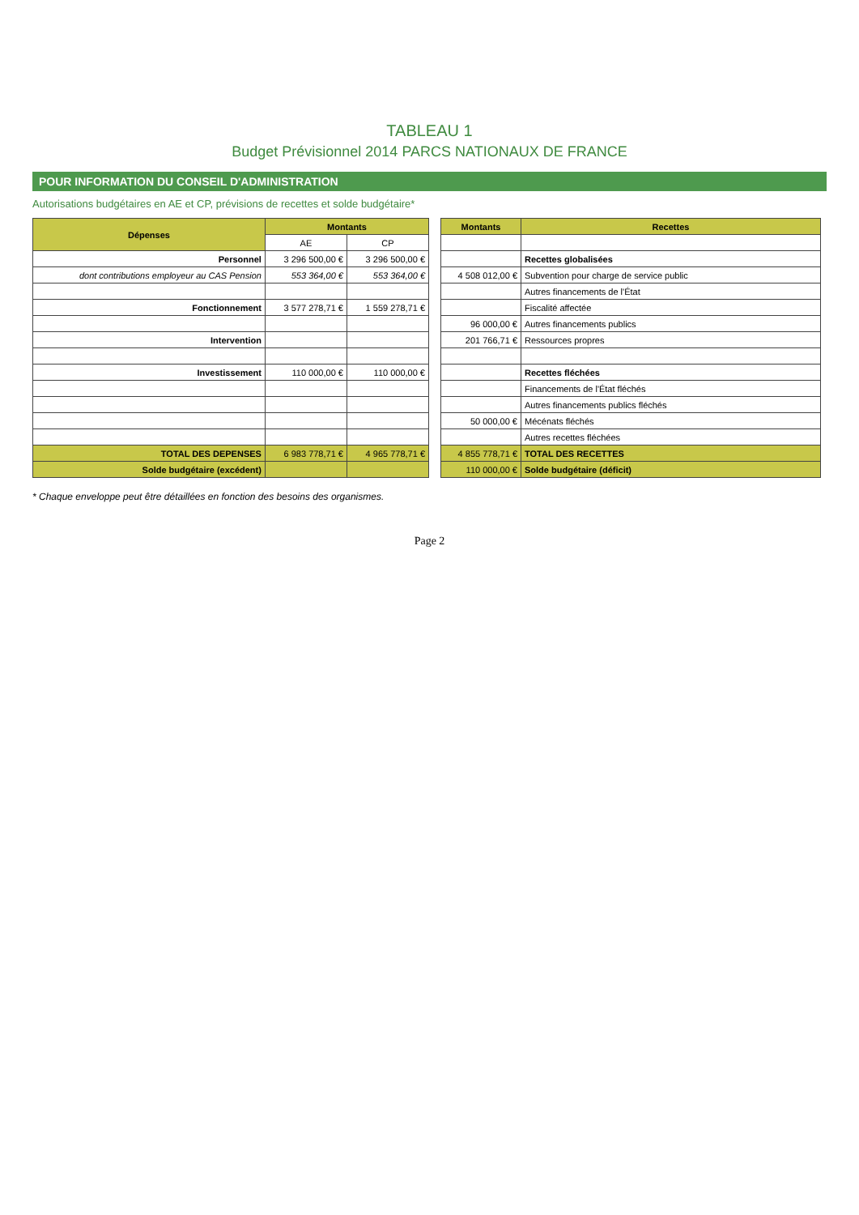TABLEAU 1
Budget Prévisionnel 2014 PARCS NATIONAUX DE FRANCE
POUR INFORMATION DU CONSEIL D'ADMINISTRATION
Autorisations budgétaires en AE et CP, prévisions de recettes et solde budgétaire*
| Dépenses | Montants | |
| --- | --- | --- |
| | AE | CP |
| Personnel | 3 296 500,00 € | 3 296 500,00 € |
| dont contributions employeur au CAS Pension | 553 364,00 € | 553 364,00 € |
| Fonctionnement | 3 577 278,71 € | 1 559 278,71 € |
| Intervention | | |
| Investissement | 110 000,00 € | 110 000,00 € |
| TOTAL DES DEPENSES | 6 983 778,71 € | 4 965 778,71 € |
| Solde budgétaire (excédent) | | |
| Montants | Recettes |
| --- | --- |
| | Recettes globalisées |
| 4 508 012,00 € | Subvention pour charge de service public |
| | Autres financements de l'État |
| | Fiscalité affectée |
| 96 000,00 € | Autres financements publics |
| 201 766,71 € | Ressources propres |
| | Recettes fléchées |
| | Financements de l'État fléchés |
| | Autres financements publics fléchés |
| 50 000,00 € | Mécénats fléchés |
| | Autres recettes fléchées |
| 4 855 778,71 € | TOTAL DES RECETTES |
| 110 000,00 € | Solde budgétaire (déficit) |
* Chaque enveloppe peut être détaillées en fonction des besoins des organismes.
Page 2